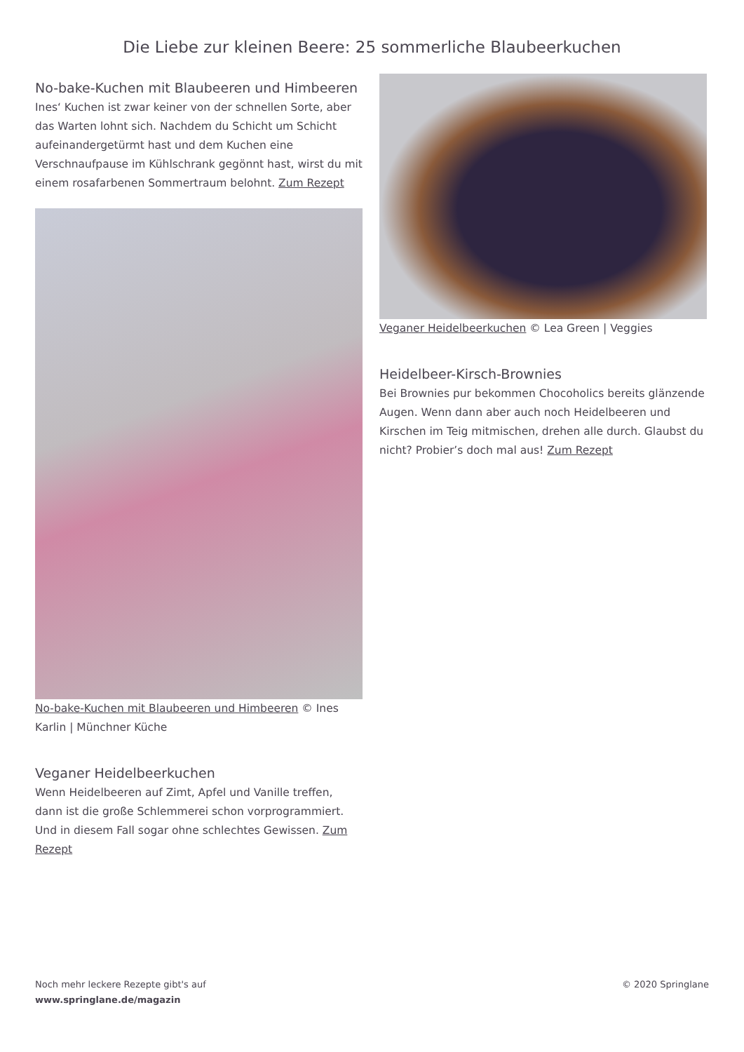Die Liebe zur kleinen Beere: 25 sommerliche Blaubeerkuchen
No-bake-Kuchen mit Blaubeeren und Himbeeren
Ines‘ Kuchen ist zwar keiner von der schnellen Sorte, aber das Warten lohnt sich. Nachdem du Schicht um Schicht aufeinandergetürmt hast und dem Kuchen eine Verschnaufpause im Kühlschrank gegönnt hast, wirst du mit einem rosafarbenen Sommertraum belohnt. Zum Rezept
No-bake-Kuchen mit Blaubeeren und Himbeeren © Ines Karlin | Münchner Küche
Veganer Heidelbeerkuchen
Wenn Heidelbeeren auf Zimt, Apfel und Vanille treffen, dann ist die große Schlemmerei schon vorprogrammiert. Und in diesem Fall sogar ohne schlechtes Gewissen. Zum Rezept
Veganer Heidelbeerkuchen © Lea Green | Veggies
Heidelbeer-Kirsch-Brownies
Bei Brownies pur bekommen Chocoholics bereits glänzende Augen. Wenn dann aber auch noch Heidelbeeren und Kirschen im Teig mitmischen, drehen alle durch. Glaubst du nicht? Probier’s doch mal aus! Zum Rezept
Noch mehr leckere Rezepte gibt's auf
www.springlane.de/magazin
© 2020 Springlane